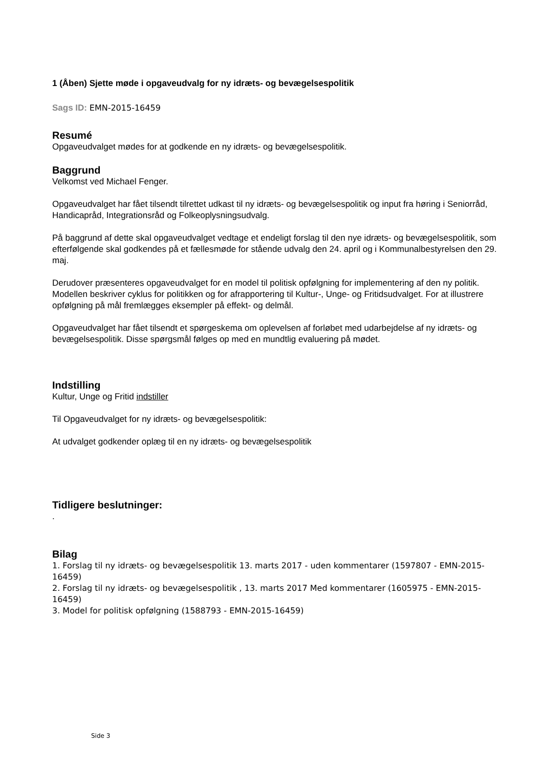1 (Åben) Sjette møde i opgaveudvalg for ny idræts- og bevægelsespolitik
Sags ID: EMN-2015-16459
Resumé
Opgaveudvalget mødes for at godkende en ny idræts- og bevægelsespolitik.
Baggrund
Velkomst ved Michael Fenger.
Opgaveudvalget har fået tilsendt tilrettet udkast til ny idræts- og bevægelsespolitik og input fra høring i Seniorråd, Handicapråd, Integrationsråd og Folkeoplysningsudvalg.
På baggrund af dette skal opgaveudvalget vedtage et endeligt forslag til den nye idræts- og bevægelsespolitik, som efterfølgende skal godkendes på et fællesmøde for stående udvalg den 24. april og i Kommunalbestyrelsen den 29. maj.
Derudover præsenteres opgaveudvalget for en model til politisk opfølgning for implementering af den ny politik. Modellen beskriver cyklus for politikken og for afrapportering til Kultur-, Unge- og Fritidsudvalget. For at illustrere opfølgning på mål fremlægges eksempler på effekt- og delmål.
Opgaveudvalget har fået tilsendt et spørgeskema om oplevelsen af forløbet med udarbejdelse af ny idræts- og bevægelsespolitik. Disse spørgsmål følges op med en mundtlig evaluering på mødet.
Indstilling
Kultur, Unge og Fritid indstiller
Til Opgaveudvalget for ny idræts- og bevægelsespolitik:
At udvalget godkender oplæg til en ny idræts- og bevægelsespolitik
Tidligere beslutninger:
.
Bilag
1. Forslag til ny idræts- og bevægelsespolitik 13. marts 2017 - uden kommentarer (1597807 - EMN-2015-16459)
2. Forslag til ny idræts- og bevægelsespolitik , 13. marts 2017 Med kommentarer (1605975 - EMN-2015-16459)
3. Model for politisk opfølgning (1588793 - EMN-2015-16459)
Side 3